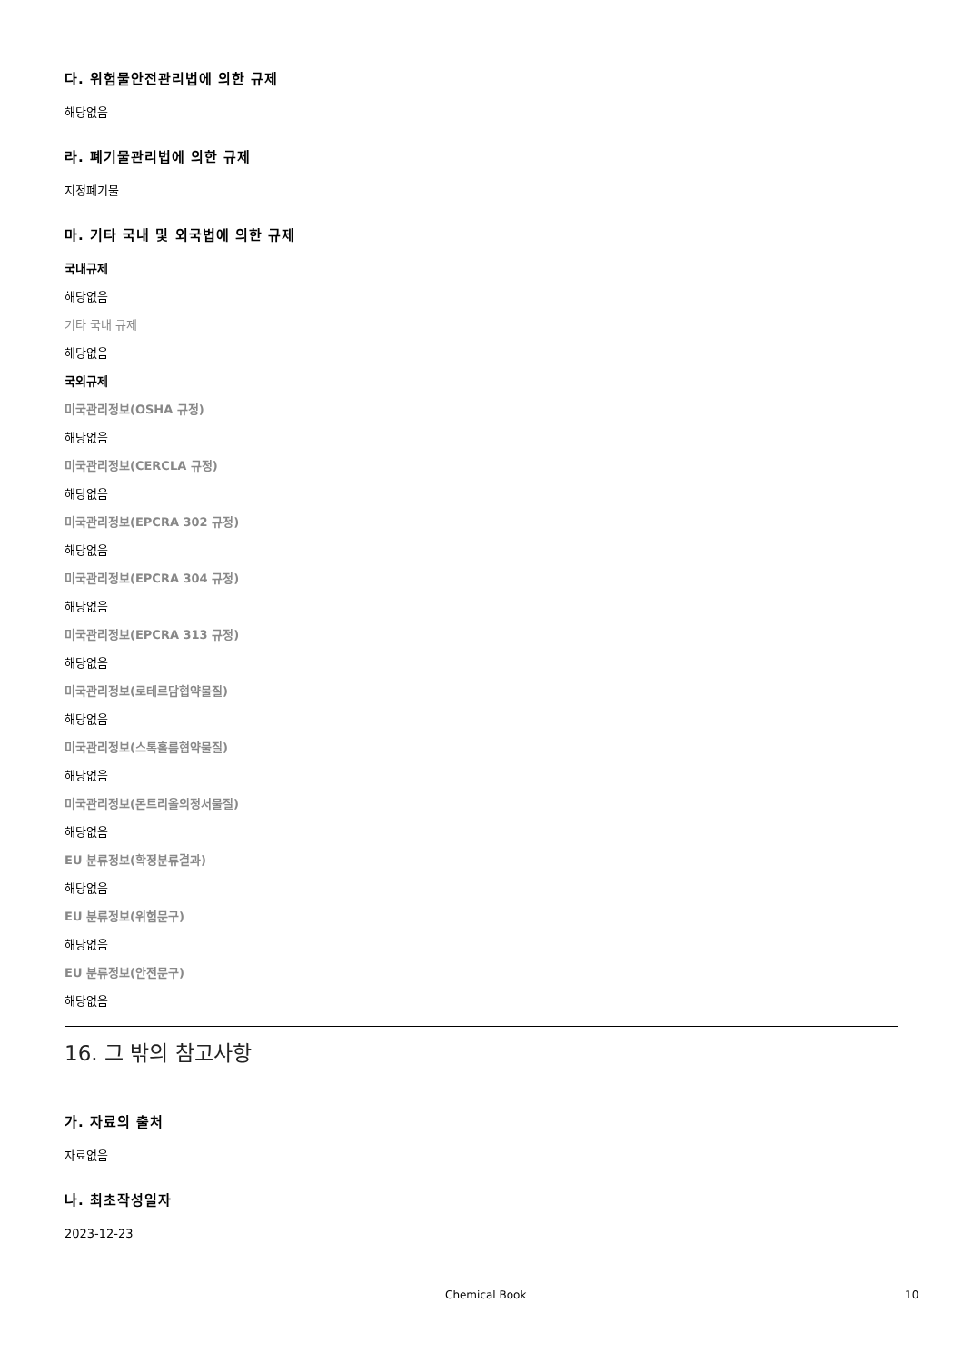다. 위험물안전관리법에 의한 규제
해당없음
라. 폐기물관리법에 의한 규제
지정폐기물
마. 기타 국내 및 외국법에 의한 규제
국내규제
해당없음
기타 국내 규제
해당없음
국외규제
미국관리정보(OSHA 규정)
해당없음
미국관리정보(CERCLA 규정)
해당없음
미국관리정보(EPCRA 302 규정)
해당없음
미국관리정보(EPCRA 304 규정)
해당없음
미국관리정보(EPCRA 313 규정)
해당없음
미국관리정보(로테르담협약물질)
해당없음
미국관리정보(스톡홀름협약물질)
해당없음
미국관리정보(몬트리올의정서물질)
해당없음
EU 분류정보(확정분류결과)
해당없음
EU 분류정보(위험문구)
해당없음
EU 분류정보(안전문구)
해당없음
16. 그 밖의 참고사항
가. 자료의 출처
자료없음
나. 최초작성일자
2023-12-23
Chemical Book 10